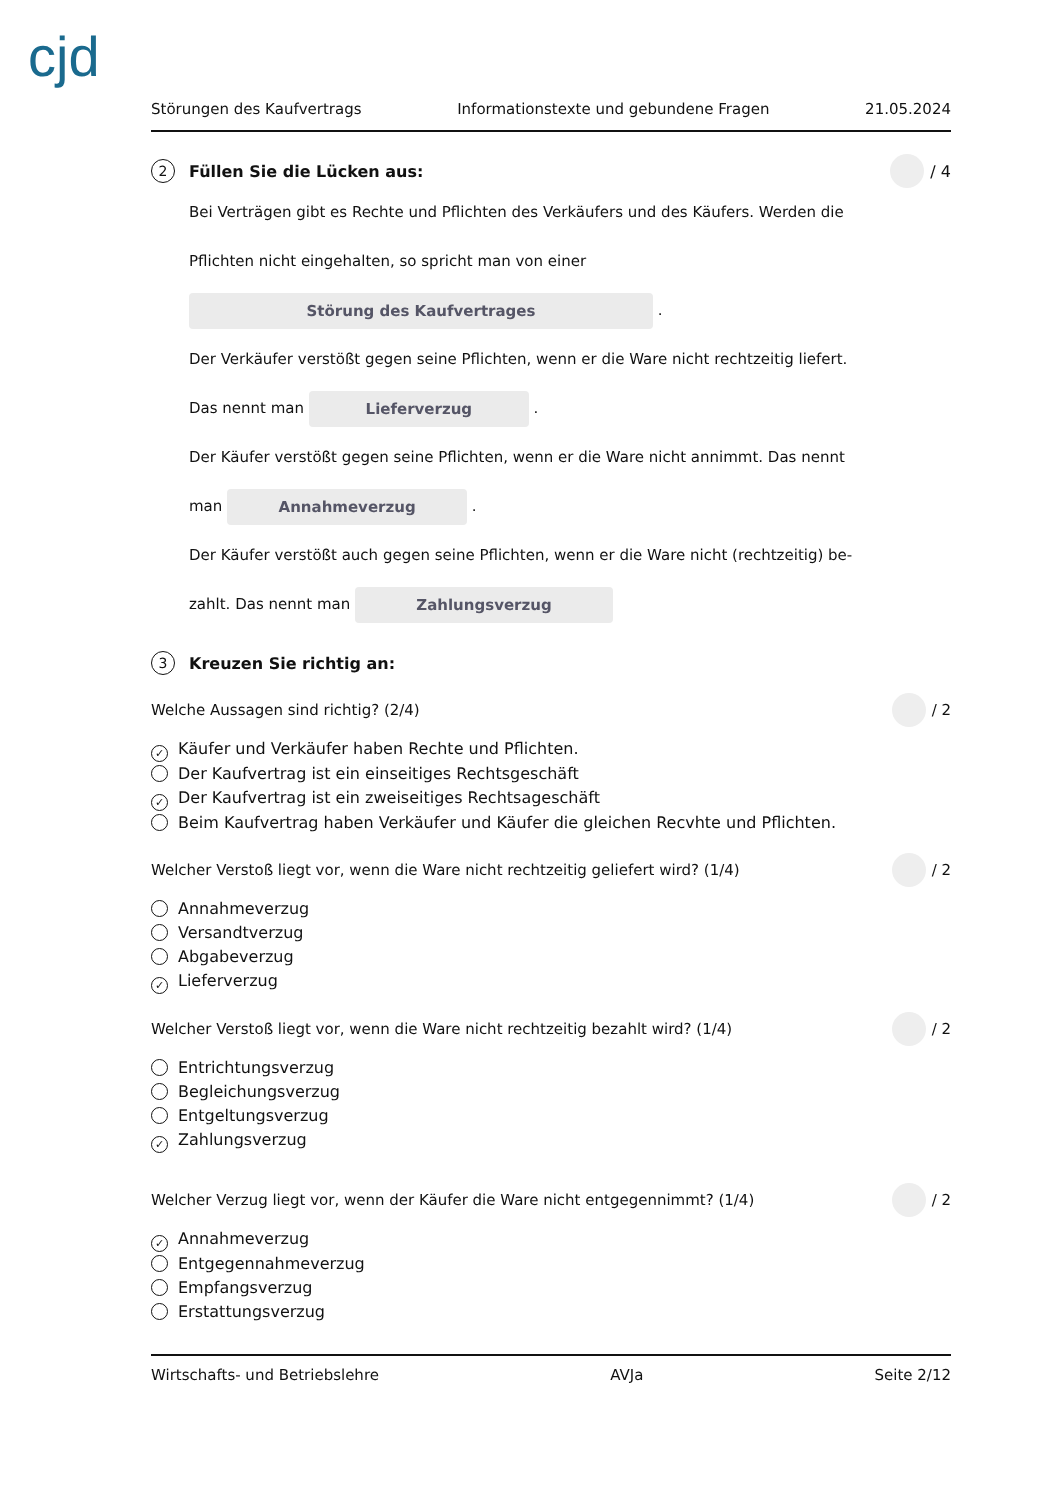cjd
Störungen des Kaufvertrags Informationstexte und gebundene Fragen 21.05.2024
2 Füllen Sie die Lücken aus: / 4
Bei Verträgen gibt es Rechte und Pflichten des Verkäufers und des Käufers. Werden die
Pflichten nicht eingehalten, so spricht man von einer
Störung des Kaufvertrages .
Der Verkäufer verstößt gegen seine Pflichten, wenn er die Ware nicht rechtzeitig liefert.
Das nennt man Lieferverzug .
Der Käufer verstößt gegen seine Pflichten, wenn er die Ware nicht annimmt. Das nennt
man Annahmeverzug .
Der Käufer verstößt auch gegen seine Pflichten, wenn er die Ware nicht (rechtzeitig) be-
zahlt. Das nennt man Zahlungsverzug
3 Kreuzen Sie richtig an:
Welche Aussagen sind richtig? (2/4) / 2
✓ Käufer und Verkäufer haben Rechte und Pflichten.
Der Kaufvertrag ist ein einseitiges Rechtsgeschäft
✓ Der Kaufvertrag ist ein zweiseitiges Rechtsageschäft
Beim Kaufvertrag haben Verkäufer und Käufer die gleichen Recvhte und Pflichten.
Welcher Verstoß liegt vor, wenn die Ware nicht rechtzeitig geliefert wird? (1/4) / 2
Annahmeverzug
Versandtverzug
Abgabeverzug
✓ Lieferverzug
Welcher Verstoß liegt vor, wenn die Ware nicht rechtzeitig bezahlt wird? (1/4) / 2
Entrichtungsverzug
Begleichungsverzug
Entgeltungsverzug
✓ Zahlungsverzug
Welcher Verzug liegt vor, wenn der Käufer die Ware nicht entgegennimmt? (1/4) / 2
✓ Annahmeverzug
Entgegennahmeverzug
Empfangsverzug
Erstattungsverzug
Wirtschafts- und Betriebslehre AVJa Seite 2/12